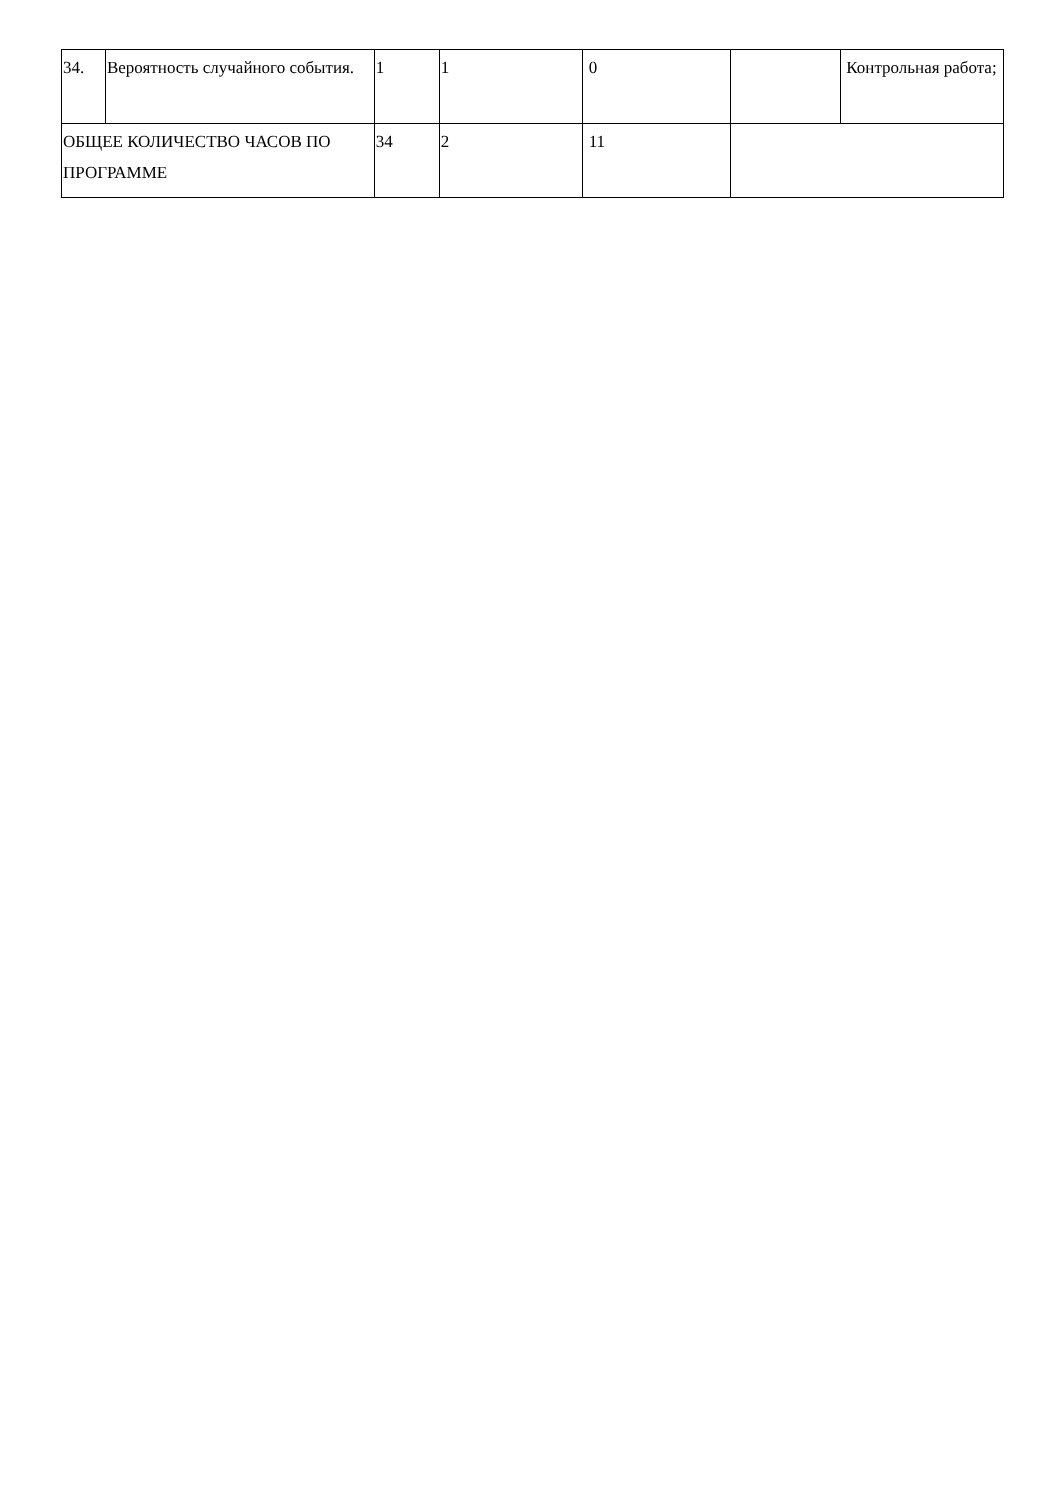| 34. | Вероятность случайного события. | 1 | 1 | 0 | | Контрольная работа; |
| ОБЩЕЕ КОЛИЧЕСТВО ЧАСОВ ПО ПРОГРАММЕ | | 34 | 2 | 11 | | |